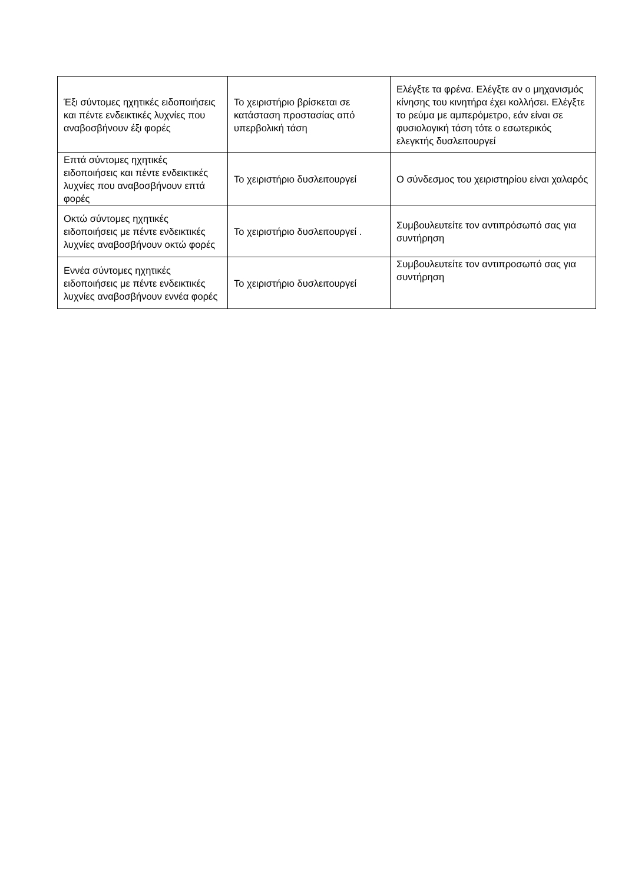| Έξι σύντομες ηχητικές ειδοποιήσεις και πέντε ενδεικτικές λυχνίες που αναβοσβήνουν έξι φορές | Το χειριστήριο βρίσκεται σε κατάσταση προστασίας από υπερβολική τάση | Ελέγξτε τα φρένα. Ελέγξτε αν ο μηχανισμός κίνησης του κινητήρα έχει κολλήσει. Ελέγξτε το ρεύμα με αμπερόμετρο, εάν είναι σε φυσιολογική τάση τότε ο εσωτερικός ελεγκτής δυσλειτουργεί |
| Επτά σύντομες ηχητικές ειδοποιήσεις και πέντε ενδεικτικές λυχνίες που αναβοσβήνουν επτά φορές | Το χειριστήριο δυσλειτουργεί | Ο σύνδεσμος του χειριστηρίου είναι χαλαρός |
| Οκτώ σύντομες ηχητικές ειδοποιήσεις με πέντε ενδεικτικές λυχνίες αναβοσβήνουν οκτώ φορές | Το χειριστήριο δυσλειτουργεί . | Συμβουλευτείτε τον αντιπρόσωπό σας για συντήρηση |
| Εννέα σύντομες ηχητικές ειδοποιήσεις με πέντε ενδεικτικές λυχνίες αναβοσβήνουν εννέα φορές | Το χειριστήριο δυσλειτουργεί | Συμβουλευτείτε τον αντιπροσωπό σας για συντήρηση |